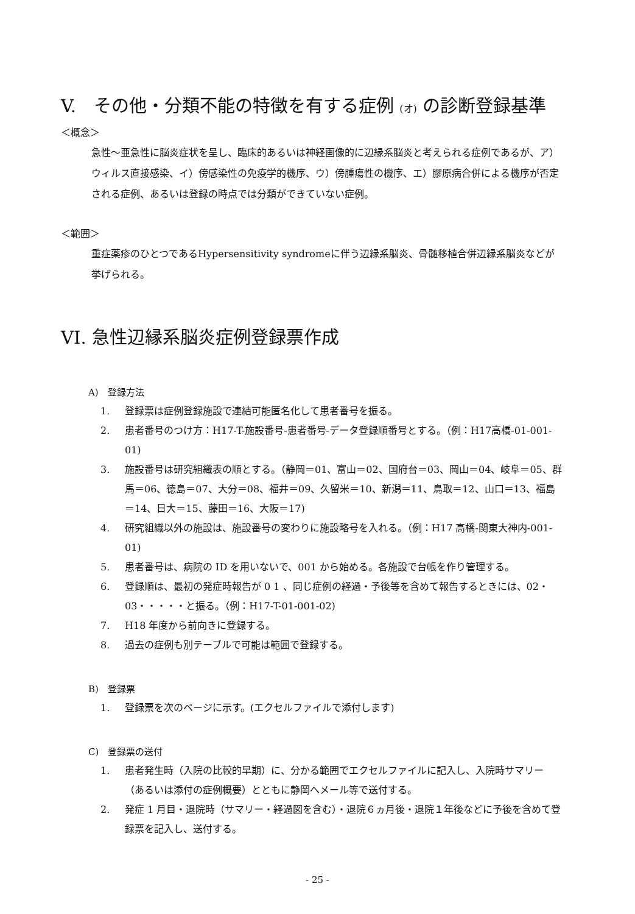V.　その他・分類不能の特徴を有する症例 (オ) の診断登録基準
＜概念＞
急性～亜急性に脳炎症状を呈し、臨床的あるいは神経画像的に辺縁系脳炎と考えられる症例であるが、ア）ウィルス直接感染、イ）傍感染性の免疫学的機序、ウ）傍腫瘍性の機序、エ）膠原病合併による機序が否定される症例、あるいは登録の時点では分類ができていない症例。
＜範囲＞
重症薬疹のひとつであるHypersensitivity syndromeに伴う辺縁系脳炎、骨髄移植合併辺縁系脳炎などが挙げられる。
VI. 急性辺縁系脳炎症例登録票作成
A)　登録方法
1. 登録票は症例登録施設で連結可能匿名化して患者番号を振る。
2. 患者番号のつけ方：H17-T-施設番号-患者番号-データ登録順番号とする。（例：H17高橋-01-001-01)
3. 施設番号は研究組織表の順とする。（静岡＝01、富山＝02、国府台＝03、岡山＝04、岐阜＝05、群馬＝06、徳島＝07、大分＝08、福井＝09、久留米＝10、新潟＝11、鳥取＝12、山口＝13、福島＝14、日大＝15、藤田＝16、大阪＝17)
4. 研究組織以外の施設は、施設番号の変わりに施設略号を入れる。（例：H17 高橋-関東大神内-001-01)
5. 患者番号は、病院の ID を用いないで、001 から始める。各施設で台帳を作り管理する。
6. 登録順は、最初の発症時報告が 0 1 、同じ症例の経過・予後等を含めて報告するときには、02・03・・・・・と振る。（例：H17-T-01-001-02)
7. H18 年度から前向きに登録する。
8. 過去の症例も別テーブルで可能は範囲で登録する。
B)　登録票
1. 登録票を次のページに示す。(エクセルファイルで添付します)
C)　登録票の送付
1. 患者発生時（入院の比較的早期）に、分かる範囲でエクセルファイルに記入し、入院時サマリー（あるいは添付の症例概要）とともに静岡へメール等で送付する。
2. 発症 1 月目・退院時（サマリー・経過図を含む）・退院６ヵ月後・退院１年後などに予後を含めて登録票を記入し、送付する。
- 25 -